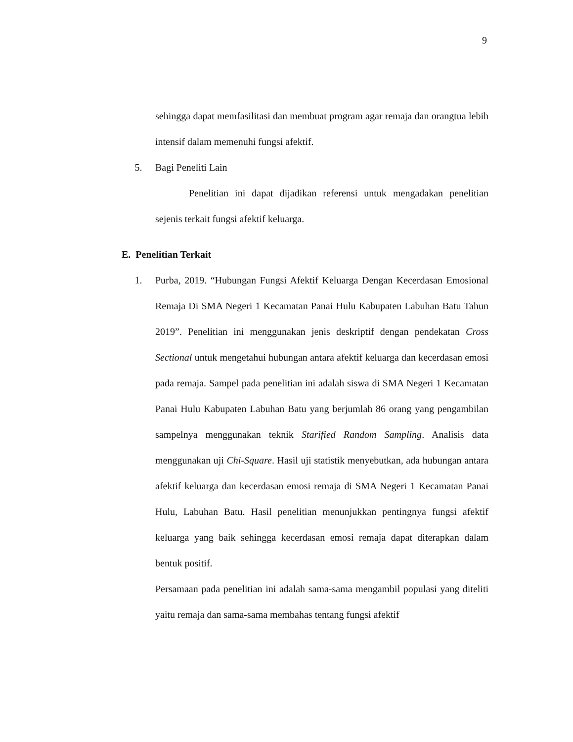9
sehingga dapat memfasilitasi dan membuat program agar remaja dan orangtua lebih intensif dalam memenuhi fungsi afektif.
5. Bagi Peneliti Lain
Penelitian ini dapat dijadikan referensi untuk mengadakan penelitian sejenis terkait fungsi afektif keluarga.
E. Penelitian Terkait
1. Purba, 2019. “Hubungan Fungsi Afektif Keluarga Dengan Kecerdasan Emosional Remaja Di SMA Negeri 1 Kecamatan Panai Hulu Kabupaten Labuhan Batu Tahun 2019”. Penelitian ini menggunakan jenis deskriptif dengan pendekatan Cross Sectional untuk mengetahui hubungan antara afektif keluarga dan kecerdasan emosi pada remaja. Sampel pada penelitian ini adalah siswa di SMA Negeri 1 Kecamatan Panai Hulu Kabupaten Labuhan Batu yang berjumlah 86 orang yang pengambilan sampelnya menggunakan teknik Starified Random Sampling. Analisis data menggunakan uji Chi-Square. Hasil uji statistik menyebutkan, ada hubungan antara afektif keluarga dan kecerdasan emosi remaja di SMA Negeri 1 Kecamatan Panai Hulu, Labuhan Batu. Hasil penelitian menunjukkan pentingnya fungsi afektif keluarga yang baik sehingga kecerdasan emosi remaja dapat diterapkan dalam bentuk positif.
Persamaan pada penelitian ini adalah sama-sama mengambil populasi yang diteliti yaitu remaja dan sama-sama membahas tentang fungsi afektif